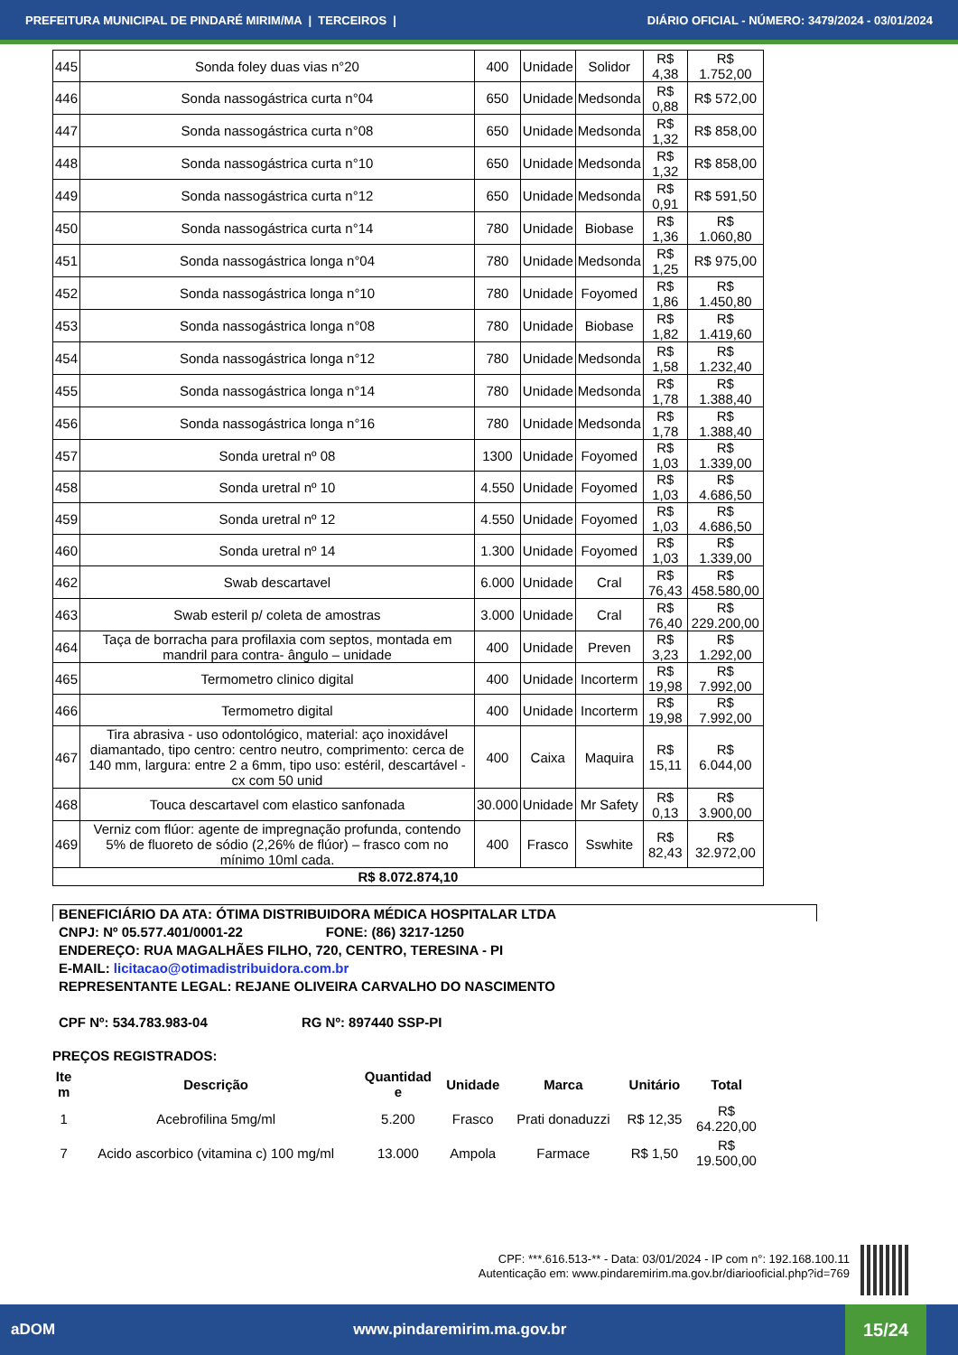PREFEITURA MUNICIPAL DE PINDARÉ MIRIM/MA | TERCEIROS | DIÁRIO OFICIAL - NÚMERO: 3479/2024 - 03/01/2024
| 445 | Sonda foley duas vias n°20 | 400 | Unidade | Solidor | R$ 4,38 | R$ 1.752,00 |
| 446 | Sonda nassogástrica curta n°04 | 650 | Unidade | Medsonda | R$ 0,88 | R$ 572,00 |
| 447 | Sonda nassogástrica curta n°08 | 650 | Unidade | Medsonda | R$ 1,32 | R$ 858,00 |
| 448 | Sonda nassogástrica curta n°10 | 650 | Unidade | Medsonda | R$ 1,32 | R$ 858,00 |
| 449 | Sonda nassogástrica curta n°12 | 650 | Unidade | Medsonda | R$ 0,91 | R$ 591,50 |
| 450 | Sonda nassogástrica curta n°14 | 780 | Unidade | Biobase | R$ 1,36 | R$ 1.060,80 |
| 451 | Sonda nassogástrica longa n°04 | 780 | Unidade | Medsonda | R$ 1,25 | R$ 975,00 |
| 452 | Sonda nassogástrica longa n°10 | 780 | Unidade | Foyomed | R$ 1,86 | R$ 1.450,80 |
| 453 | Sonda nassogástrica longa n°08 | 780 | Unidade | Biobase | R$ 1,82 | R$ 1.419,60 |
| 454 | Sonda nassogástrica longa n°12 | 780 | Unidade | Medsonda | R$ 1,58 | R$ 1.232,40 |
| 455 | Sonda nassogástrica longa n°14 | 780 | Unidade | Medsonda | R$ 1,78 | R$ 1.388,40 |
| 456 | Sonda nassogástrica longa n°16 | 780 | Unidade | Medsonda | R$ 1,78 | R$ 1.388,40 |
| 457 | Sonda uretral nº 08 | 1300 | Unidade | Foyomed | R$ 1,03 | R$ 1.339,00 |
| 458 | Sonda uretral nº 10 | 4.550 | Unidade | Foyomed | R$ 1,03 | R$ 4.686,50 |
| 459 | Sonda uretral nº 12 | 4.550 | Unidade | Foyomed | R$ 1,03 | R$ 4.686,50 |
| 460 | Sonda uretral nº 14 | 1.300 | Unidade | Foyomed | R$ 1,03 | R$ 1.339,00 |
| 462 | Swab descartavel | 6.000 | Unidade | Cral | R$ 76,43 | R$ 458.580,00 |
| 463 | Swab esteril p/ coleta de amostras | 3.000 | Unidade | Cral | R$ 76,40 | R$ 229.200,00 |
| 464 | Taça de borracha para profilaxia com septos, montada em mandril para contra- ângulo – unidade | 400 | Unidade | Preven | R$ 3,23 | R$ 1.292,00 |
| 465 | Termometro clinico digital | 400 | Unidade | Incorterm | R$ 19,98 | R$ 7.992,00 |
| 466 | Termometro digital | 400 | Unidade | Incorterm | R$ 19,98 | R$ 7.992,00 |
| 467 | Tira abrasiva - uso odontológico, material: aço inoxidável diamantado, tipo centro: centro neutro, comprimento: cerca de 140 mm, largura: entre 2 a 6mm, tipo uso: estéril, descartável - cx com 50 unid | 400 | Caixa | Maquira | R$ 15,11 | R$ 6.044,00 |
| 468 | Touca descartavel com elastico sanfonada | 30.000 | Unidade | Mr Safety | R$ 0,13 | R$ 3.900,00 |
| 469 | Verniz com flúor: agente de impregnação profunda, contendo 5% de fluoreto de sódio (2,26% de flúor) – frasco com no mínimo 10ml cada. | 400 | Frasco | Sswhite | R$ 82,43 | R$ 32.972,00 |
| R$ 8.072.874,10 | | | | | | |
BENEFICIÁRIO DA ATA: ÓTIMA DISTRIBUIDORA MÉDICA HOSPITALAR LTDA
CNPJ: Nº 05.577.401/0001-22 FONE: (86) 3217-1250
ENDEREÇO: RUA MAGALHÃES FILHO, 720, CENTRO, TERESINA - PI
E-MAIL: licitacao@otimadistribuidora.com.br
REPRESENTANTE LEGAL: REJANE OLIVEIRA CARVALHO DO NASCIMENTO
CPF Nº: 534.783.983-04 RG Nº: 897440 SSP-PI
PREÇOS REGISTRADOS:
| Ite m | Descrição | Quantidad e | Unidade | Marca | Unitário | Total |
| --- | --- | --- | --- | --- | --- | --- |
| 1 | Acebrofilina 5mg/ml | 5.200 | Frasco | Prati donaduzzi | R$ 12,35 | R$ 64.220,00 |
| 7 | Acido ascorbico (vitamina c) 100 mg/ml | 13.000 | Ampola | Farmace | R$ 1,50 | R$ 19.500,00 |
CPF: ***.616.513-** - Data: 03/01/2024 - IP com n°: 192.168.100.11
Autenticação em: www.pindaremirim.ma.gov.br/diariooficial.php?id=769
aDOM www.pindaremirim.ma.gov.br
15/24